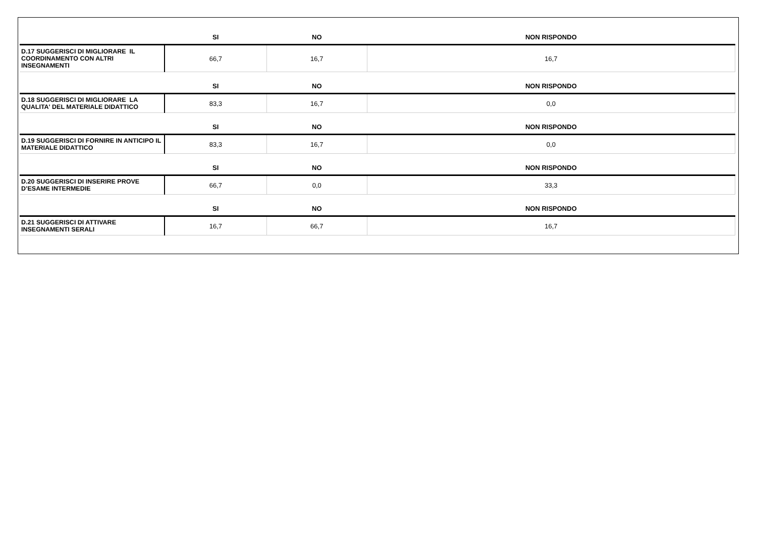| | SI | NO | NON RISPONDO |
| --- | --- | --- | --- |
| D.17 SUGGERISCI DI MIGLIORARE IL COORDINAMENTO CON ALTRI INSEGNAMENTI | 66,7 | 16,7 | 16,7 |
| | SI | NO | NON RISPONDO |
| D.18 SUGGERISCI DI MIGLIORARE LA QUALITA' DEL MATERIALE DIDATTICO | 83,3 | 16,7 | 0,0 |
| | SI | NO | NON RISPONDO |
| D.19 SUGGERISCI DI FORNIRE IN ANTICIPO IL MATERIALE DIDATTICO | 83,3 | 16,7 | 0,0 |
| | SI | NO | NON RISPONDO |
| D.20 SUGGERISCI DI INSERIRE PROVE D’ESAME INTERMEDIE | 66,7 | 0,0 | 33,3 |
| | SI | NO | NON RISPONDO |
| D.21 SUGGERISCI DI ATTIVARE INSEGNAMENTI SERALI | 16,7 | 66,7 | 16,7 |